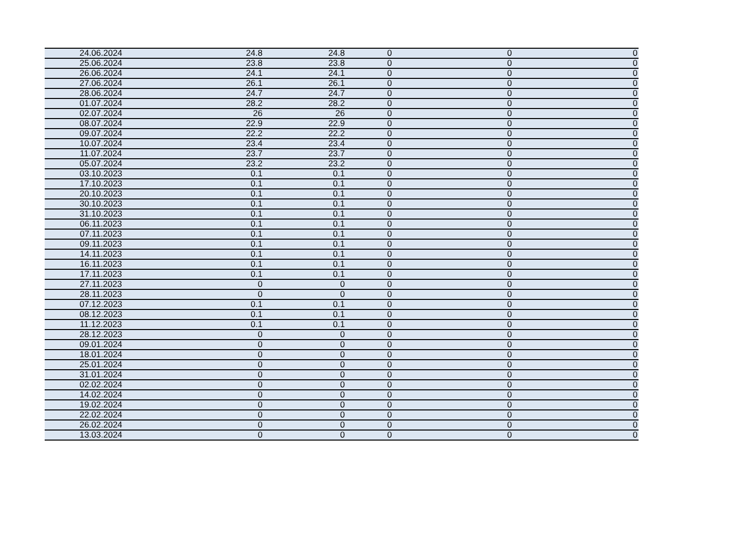| 24.06.2024 | 24.8 | 24.8 | 0 | 0 | 0 |
| 25.06.2024 | 23.8 | 23.8 | 0 | 0 | 0 |
| 26.06.2024 | 24.1 | 24.1 | 0 | 0 | 0 |
| 27.06.2024 | 26.1 | 26.1 | 0 | 0 | 0 |
| 28.06.2024 | 24.7 | 24.7 | 0 | 0 | 0 |
| 01.07.2024 | 28.2 | 28.2 | 0 | 0 | 0 |
| 02.07.2024 | 26 | 26 | 0 | 0 | 0 |
| 08.07.2024 | 22.9 | 22.9 | 0 | 0 | 0 |
| 09.07.2024 | 22.2 | 22.2 | 0 | 0 | 0 |
| 10.07.2024 | 23.4 | 23.4 | 0 | 0 | 0 |
| 11.07.2024 | 23.7 | 23.7 | 0 | 0 | 0 |
| 05.07.2024 | 23.2 | 23.2 | 0 | 0 | 0 |
| 03.10.2023 | 0.1 | 0.1 | 0 | 0 | 0 |
| 17.10.2023 | 0.1 | 0.1 | 0 | 0 | 0 |
| 20.10.2023 | 0.1 | 0.1 | 0 | 0 | 0 |
| 30.10.2023 | 0.1 | 0.1 | 0 | 0 | 0 |
| 31.10.2023 | 0.1 | 0.1 | 0 | 0 | 0 |
| 06.11.2023 | 0.1 | 0.1 | 0 | 0 | 0 |
| 07.11.2023 | 0.1 | 0.1 | 0 | 0 | 0 |
| 09.11.2023 | 0.1 | 0.1 | 0 | 0 | 0 |
| 14.11.2023 | 0.1 | 0.1 | 0 | 0 | 0 |
| 16.11.2023 | 0.1 | 0.1 | 0 | 0 | 0 |
| 17.11.2023 | 0.1 | 0.1 | 0 | 0 | 0 |
| 27.11.2023 | 0 | 0 | 0 | 0 | 0 |
| 28.11.2023 | 0 | 0 | 0 | 0 | 0 |
| 07.12.2023 | 0.1 | 0.1 | 0 | 0 | 0 |
| 08.12.2023 | 0.1 | 0.1 | 0 | 0 | 0 |
| 11.12.2023 | 0.1 | 0.1 | 0 | 0 | 0 |
| 28.12.2023 | 0 | 0 | 0 | 0 | 0 |
| 09.01.2024 | 0 | 0 | 0 | 0 | 0 |
| 18.01.2024 | 0 | 0 | 0 | 0 | 0 |
| 25.01.2024 | 0 | 0 | 0 | 0 | 0 |
| 31.01.2024 | 0 | 0 | 0 | 0 | 0 |
| 02.02.2024 | 0 | 0 | 0 | 0 | 0 |
| 14.02.2024 | 0 | 0 | 0 | 0 | 0 |
| 19.02.2024 | 0 | 0 | 0 | 0 | 0 |
| 22.02.2024 | 0 | 0 | 0 | 0 | 0 |
| 26.02.2024 | 0 | 0 | 0 | 0 | 0 |
| 13.03.2024 | 0 | 0 | 0 | 0 | 0 |